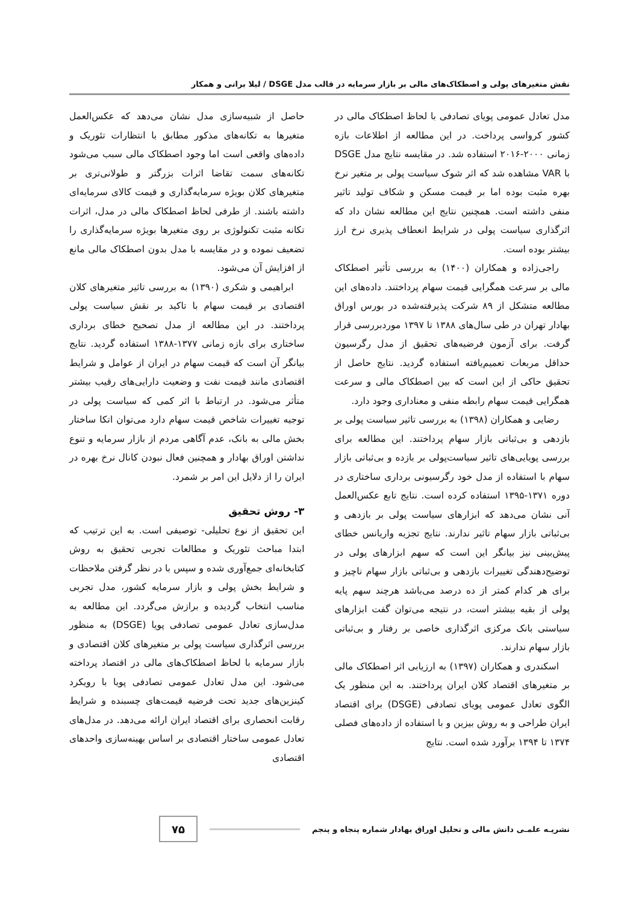نقش متغیرهای پولی و اصطکاک‌های مالی بر بازار سرمایه در قالب مدل DSGE / لیلا براتی و همکار
مدل تعادل عمومی پویای تصادفی با لحاظ اصطکاک مالی در کشور کرواسی پرداخت. در این مطالعه از اطلاعات بازه زمانی ۲۰۰۰-۲۰۱۶ استفاده شد. در مقایسه نتایج مدل DSGE با VAR مشاهده شد که اثر شوک سیاست پولی بر متغیر نرخ بهره مثبت بوده اما بر قیمت مسکن و شکاف تولید تاثیر منفی داشته است. همچنین نتایج این مطالعه نشان داد که اثرگذاری سیاست پولی در شرایط انعطاف پذیری نرخ ارز بیشتر بوده است.
راجی‌زاده و همکاران (۱۴۰۰) به بررسی تأثیر اصطکاک مالی بر سرعت همگرایی قیمت سهام پرداختند. داده‌های این مطالعه متشکل از ۸۹ شرکت پذیرفته‌شده در بورس اوراق بهادار تهران در طی سال‌های ۱۳۸۸ تا ۱۳۹۷ موردبررسی قرار گرفت. برای آزمون فرضیه‌های تحقیق از مدل رگرسیون حداقل مربعات تعمیم‌یافته استفاده گردید. نتایج حاصل از تحقیق حاکی از این است که بین اصطکاک مالی و سرعت همگرایی قیمت سهام رابطه منفی و معناداری وجود دارد.
رضایی و همکاران (۱۳۹۸) به بررسی تاثیر سیاست پولی بر بازدهی و بی‌ثباتی بازار سهام پرداختند. این مطالعه برای بررسی پویایی‌های تاثیر سیاست‌پولی بر بازده و بی‌ثباتی بازار سهام با استفاده از مدل خود رگرسیونی برداری ساختاری در دوره ۱۳۷۱-۱۳۹۵ استفاده کرده است. نتایج تابع عکس‌العمل آنی نشان می‌دهد که ابزارهای سیاست پولی بر بازدهی و بی‌ثباتی بازار سهام تاثیر ندارند. نتایج تجزیه واریانس خطای پیش‌بینی نیز بیانگر این است که سهم ابزارهای پولی در توضیح‌دهندگی تغییرات بازدهی و بی‌ثباتی بازار سهام ناچیز و برای هر کدام کمتر از ده درصد می‌باشد هرچند سهم پایه پولی از بقیه بیشتر است، در نتیجه می‌توان گفت ابزارهای سیاستی بانک مرکزی اثرگذاری خاصی بر رفتار و بی‌ثباتی بازار سهام ندارند.
اسکندری و همکاران (۱۳۹۷) به ارزیابی اثر اصطکاک مالی بر متغیرهای اقتصاد کلان ایران پرداختند. به این منظور یک الگوی تعادل عمومی پویای تصادفی (DSGE) برای اقتصاد ایران طراحی و به روش بیزین و با استفاده از داده‌های فصلی ۱۳۷۴ تا ۱۳۹۴ برآورد شده است. نتایج
حاصل از شبیه‌سازی مدل نشان می‌دهد که عکس‌العمل متغیرها به تکانه‌های مذکور مطابق با انتظارات تئوریک و داده‌های واقعی است اما وجود اصطکاک مالی سبب می‌شود تکانه‌های سمت تقاضا اثرات بزرگتر و طولانی‌تری بر متغیرهای کلان بویژه سرمایه‌گذاری و قیمت کالای سرمایه‌ای داشته باشند. از طرفی لحاظ اصطکاک مالی در مدل، اثرات تکانه مثبت تکنولوژی بر روی متغیرها بویژه سرمایه‌گذاری را تضعیف نموده و در مقایسه با مدل بدون اصطکاک مالی مانع از افزایش آن می‌شود.
ابراهیمی و شکری (۱۳۹۰) به بررسی تاثیر متغیرهای کلان اقتصادی بر قیمت سهام با تاکید بر نقش سیاست پولی پرداختند. در این مطالعه از مدل تصحیح خطای برداری ساختاری برای بازه زمانی ۱۳۷۷-۱۳۸۸ استفاده گردید. نتایج بیانگر آن است که قیمت سهام در ایران از عوامل و شرایط اقتصادی مانند قیمت نفت و وضعیت دارایی‌های رقیب بیشتر متأثر می‌شود. در ارتباط با اثر کمی که سیاست پولی در توجیه تغییرات شاخص قیمت سهام دارد می‌توان اتکا ساختار بخش مالی به بانک، عدم آگاهی مردم از بازار سرمایه و تنوع نداشتن اوراق بهادار و همچنین فعال نبودن کانال نرخ بهره در ایران را از دلایل این امر بر شمرد.
۳- روش تحقیق
این تحقیق از نوع تحلیلی- توصیفی است. به این ترتیب که ابتدا مباحث تئوریک و مطالعات تجربی تحقیق به روش کتابخانه‌ای جمع‌آوری شده و سپس با در نظر گرفتن ملاحظات و شرایط بخش پولی و بازار سرمایه کشور، مدل تجربی مناسب انتخاب گردیده و برازش می‌گردد. این مطالعه به مدل‌سازی تعادل عمومی تصادفی پویا (DSGE) به منظور بررسی اثرگذاری سیاست پولی بر متغیرهای کلان اقتصادی و بازار سرمایه با لحاظ اصطکاک‌های مالی در اقتصاد پرداخته می‌شود. این مدل تعادل عمومی تصادفی پویا با رویکرد کینزین‌های جدید تحت فرضیه قیمت‌های چسبنده و شرایط رقابت انحصاری برای اقتصاد ایران ارائه می‌دهد. در مدل‌های تعادل عمومی ساختار اقتصادی بر اساس بهینه‌سازی واحدهای اقتصادی
نشریـه علمـی دانش مالی و تحلیل اوراق بهادار شماره پنجاه و پنجم
۷۵